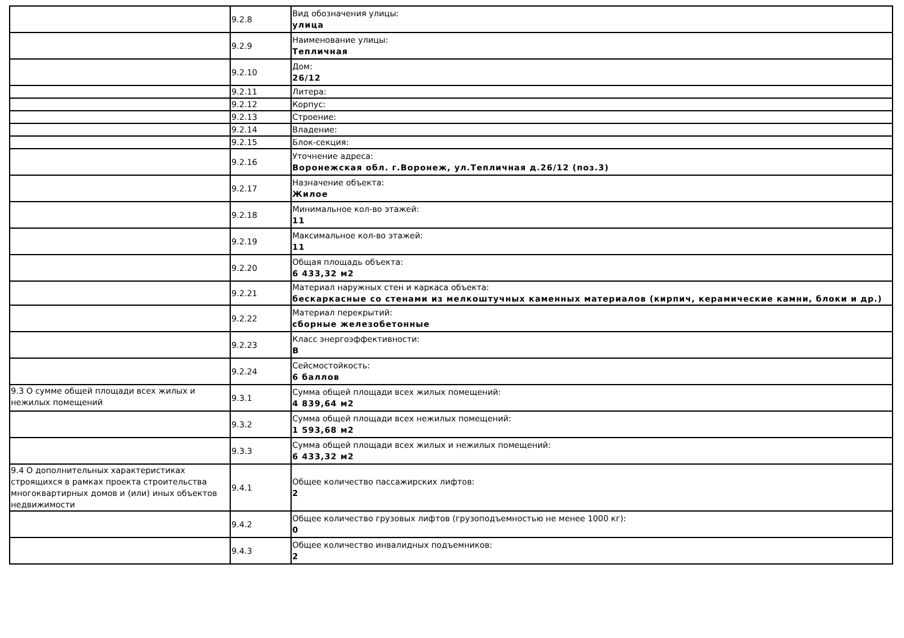| | 9.2.8 | Вид обозначения улицы: улица |
| | 9.2.9 | Наименование улицы: Тепличная |
| | 9.2.10 | Дом: 26/12 |
| | 9.2.11 | Литера: |
| | 9.2.12 | Корпус: |
| | 9.2.13 | Строение: |
| | 9.2.14 | Владение: |
| | 9.2.15 | Блок-секция: |
| | 9.2.16 | Уточнение адреса: Воронежская обл. г.Воронеж, ул.Тепличная д.26/12 (поз.3) |
| | 9.2.17 | Назначение объекта: Жилое |
| | 9.2.18 | Минимальное кол-во этажей: 11 |
| | 9.2.19 | Максимальное кол-во этажей: 11 |
| | 9.2.20 | Общая площадь объекта: 6 433,32 м2 |
| | 9.2.21 | Материал наружных стен и каркаса объекта: бескаркасные со стенами из мелкоштучных каменных материалов (кирпич, керамические камни, блоки и др.) |
| | 9.2.22 | Материал перекрытий: сборные железобетонные |
| | 9.2.23 | Класс энергоэффективности: B |
| | 9.2.24 | Сейсмостойкость: 6 баллов |
| 9.3 О сумме общей площади всех жилых и нежилых помещений | 9.3.1 | Сумма общей площади всех жилых помещений: 4 839,64 м2 |
| | 9.3.2 | Сумма общей площади всех нежилых помещений: 1 593,68 м2 |
| | 9.3.3 | Сумма общей площади всех жилых и нежилых помещений: 6 433,32 м2 |
| 9.4 О дополнительных характеристиках строящихся в рамках проекта строительства многоквартирных домов и (или) иных объектов недвижимости | 9.4.1 | Общее количество пассажирских лифтов: 2 |
| | 9.4.2 | Общее количество грузовых лифтов (грузоподъемностью не менее 1000 кг): 0 |
| | 9.4.3 | Общее количество инвалидных подъемников: 2 |